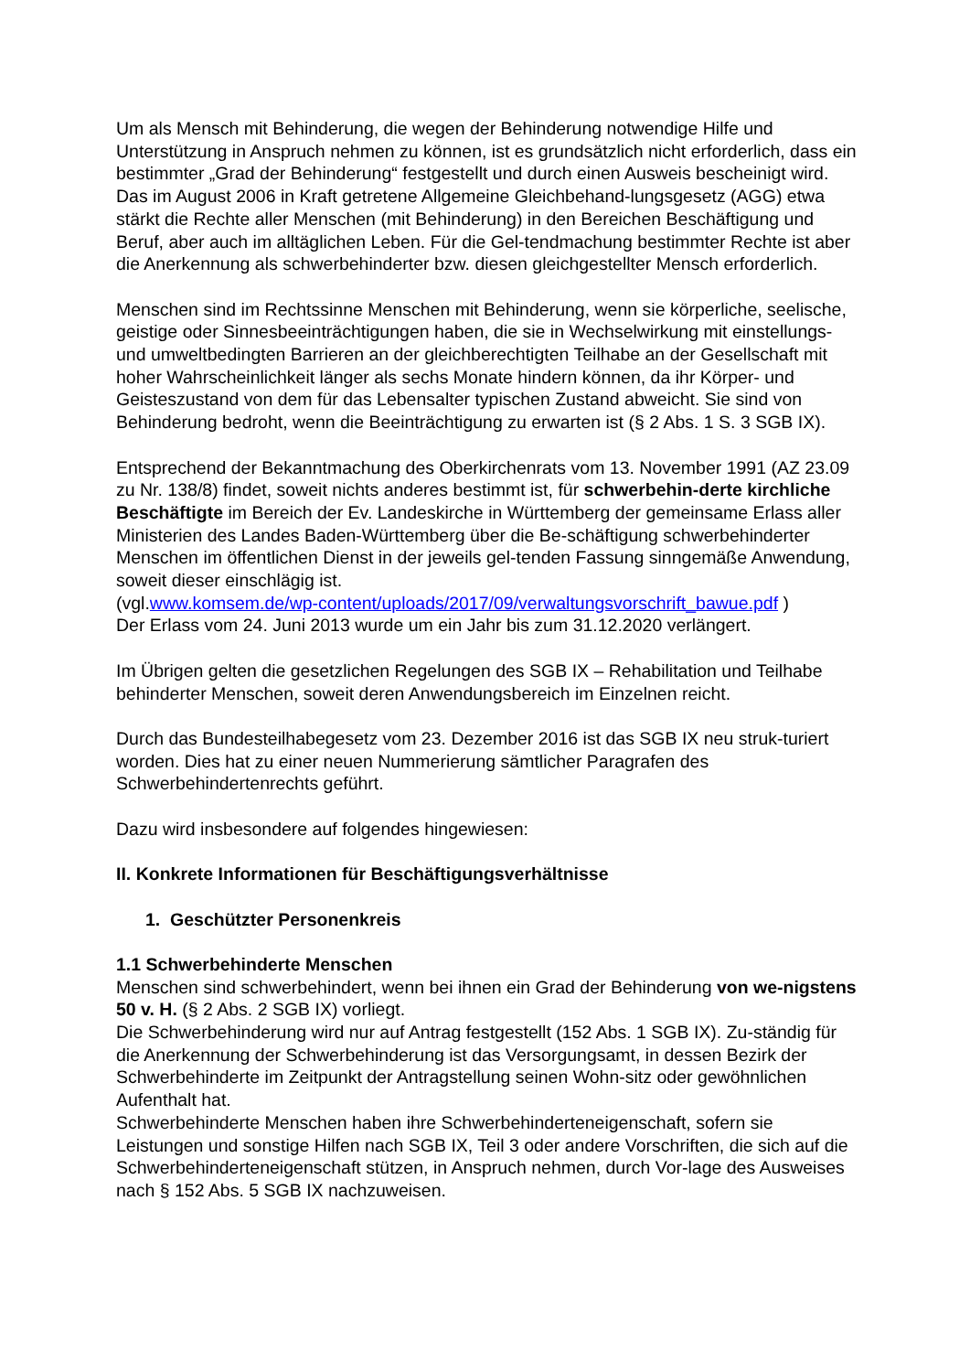Um als Mensch mit Behinderung, die wegen der Behinderung notwendige Hilfe und Unterstützung in Anspruch nehmen zu können, ist es grundsätzlich nicht erforderlich, dass ein bestimmter „Grad der Behinderung“ festgestellt und durch einen Ausweis bescheinigt wird. Das im August 2006 in Kraft getretene Allgemeine Gleichbehand-lungsgesetz (AGG) etwa stärkt die Rechte aller Menschen (mit Behinderung) in den Bereichen Beschäftigung und Beruf, aber auch im alltäglichen Leben. Für die Gel-tendmachung bestimmter Rechte ist aber die Anerkennung als schwerbehinderter bzw. diesen gleichgestellter Mensch erforderlich.
Menschen sind im Rechtssinne Menschen mit Behinderung, wenn sie körperliche, seelische, geistige oder Sinnesbeeinträchtigungen haben, die sie in Wechselwirkung mit einstellungs- und umweltbedingten Barrieren an der gleichberechtigten Teilhabe an der Gesellschaft mit hoher Wahrscheinlichkeit länger als sechs Monate hindern können, da ihr Körper- und Geisteszustand von dem für das Lebensalter typischen Zustand abweicht. Sie sind von Behinderung bedroht, wenn die Beeinträchtigung zu erwarten ist (§ 2 Abs. 1 S. 3 SGB IX).
Entsprechend der Bekanntmachung des Oberkirchenrats vom 13. November 1991 (AZ 23.09 zu Nr. 138/8) findet, soweit nichts anderes bestimmt ist, für schwerbehin-derte kirchliche Beschäftigte im Bereich der Ev. Landeskirche in Württemberg der gemeinsame Erlass aller Ministerien des Landes Baden-Württemberg über die Be-schäftigung schwerbehinderter Menschen im öffentlichen Dienst in der jeweils gel-tenden Fassung sinngemäße Anwendung, soweit dieser einschlägig ist.
(vgl.www.komsem.de/wp-content/uploads/2017/09/verwaltungsvorschrift_bawue.pdf )
Der Erlass vom 24. Juni 2013 wurde um ein Jahr bis zum 31.12.2020 verlängert.
Im Übrigen gelten die gesetzlichen Regelungen des SGB IX – Rehabilitation und Teilhabe behinderter Menschen, soweit deren Anwendungsbereich im Einzelnen reicht.
Durch das Bundesteilhabegesetz vom 23. Dezember 2016 ist das SGB IX neu struk-turiert worden. Dies hat zu einer neuen Nummerierung sämtlicher Paragrafen des Schwerbehindertenrechts geführt.
Dazu wird insbesondere auf folgendes hingewiesen:
II. Konkrete Informationen für Beschäftigungsverhältnisse
1. Geschützter Personenkreis
1.1 Schwerbehinderte Menschen
Menschen sind schwerbehindert, wenn bei ihnen ein Grad der Behinderung von we-nigstens 50 v. H. (§ 2 Abs. 2 SGB IX) vorliegt.
Die Schwerbehinderung wird nur auf Antrag festgestellt (152 Abs. 1 SGB IX). Zu-ständig für die Anerkennung der Schwerbehinderung ist das Versorgungsamt, in dessen Bezirk der Schwerbehinderte im Zeitpunkt der Antragstellung seinen Wohn-sitz oder gewöhnlichen Aufenthalt hat.
Schwerbehinderte Menschen haben ihre Schwerbehinderteneigenschaft, sofern sie Leistungen und sonstige Hilfen nach SGB IX, Teil 3 oder andere Vorschriften, die sich auf die Schwerbehinderteneigenschaft stützen, in Anspruch nehmen, durch Vor-lage des Ausweises nach § 152 Abs. 5 SGB IX nachzuweisen.